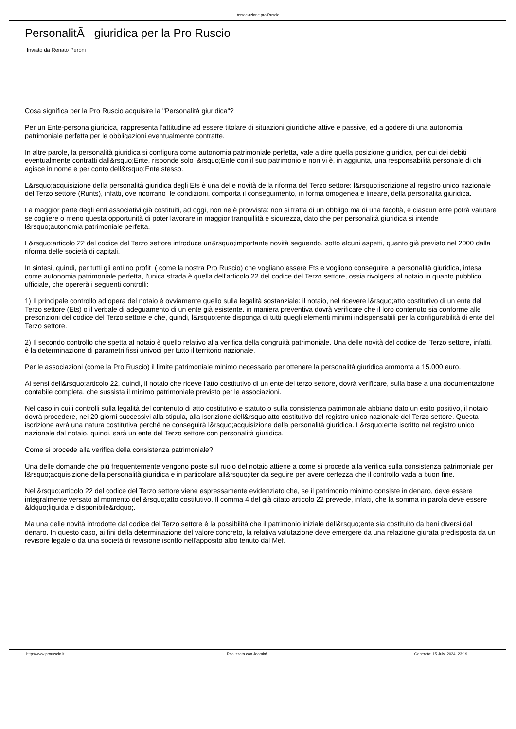Associazione pro Ruscio
PersonalitÃ giuridica per la Pro Ruscio
Inviato da Renato Peroni
Cosa significa per la Pro Ruscio acquisire la "Personalità giuridica"?
Per un Ente-persona giuridica, rappresenta l'attitudine ad essere titolare di situazioni giuridiche attive e passive, ed a godere di una autonomia patrimoniale perfetta per le obbligazioni eventualmente contratte.
In altre parole, la personalità giuridica si configura come autonomia patrimoniale perfetta, vale a dire quella posizione giuridica, per cui dei debiti eventualmente contratti dall&rsquo;Ente, risponde solo l&rsquo;Ente con il suo patrimonio e non vi è, in aggiunta, una responsabilità personale di chi agisce in nome e per conto dell&rsquo;Ente stesso.
L&rsquo;acquisizione della personalità giuridica degli Ets è una delle novità della riforma del Terzo settore: l&rsquo;iscrizione al registro unico nazionale del Terzo settore (Runts), infatti, ove ricorrano le condizioni, comporta il conseguimento, in forma omogenea e lineare, della personalità giuridica.
La maggior parte degli enti associativi già costituiti, ad oggi, non ne è provvista: non si tratta di un obbligo ma di una facoltà, e ciascun ente potrà valutare se cogliere o meno questa opportunità di poter lavorare in maggior tranquillità e sicurezza, dato che per personalità giuridica si intende l&rsquo;autonomia patrimoniale perfetta.
L&rsquo;articolo 22 del codice del Terzo settore introduce un&rsquo;importante novità seguendo, sotto alcuni aspetti, quanto già previsto nel 2000 dalla riforma delle società di capitali.
In sintesi, quindi, per tutti gli enti no profit ( come la nostra Pro Ruscio) che vogliano essere Ets e vogliono conseguire la personalità giuridica, intesa come autonomia patrimoniale perfetta, l'unica strada è quella dell'articolo 22 del codice del Terzo settore, ossia rivolgersi al notaio in quanto pubblico ufficiale, che opererà i seguenti controlli:
1) Il principale controllo ad opera del notaio è ovviamente quello sulla legalità sostanziale: il notaio, nel ricevere l&rsquo;atto costitutivo di un ente del Terzo settore (Ets) o il verbale di adeguamento di un ente già esistente, in maniera preventiva dovrà verificare che il loro contenuto sia conforme alle prescrizioni del codice del Terzo settore e che, quindi, l&rsquo;ente disponga di tutti quegli elementi minimi indispensabili per la configurabilità di ente del Terzo settore.
2) Il secondo controllo che spetta al notaio è quello relativo alla verifica della congruità patrimoniale. Una delle novità del codice del Terzo settore, infatti, è la determinazione di parametri fissi univoci per tutto il territorio nazionale.
Per le associazioni (come la Pro Ruscio) il limite patrimoniale minimo necessario per ottenere la personalità giuridica ammonta a 15.000 euro.
Ai sensi dell&rsquo;articolo 22, quindi, il notaio che riceve l'atto costitutivo di un ente del terzo settore, dovrà verificare, sulla base a una documentazione contabile completa, che sussista il minimo patrimoniale previsto per le associazioni.
Nel caso in cui i controlli sulla legalità del contenuto di atto costitutivo e statuto o sulla consistenza patrimoniale abbiano dato un esito positivo, il notaio dovrà procedere, nei 20 giorni successivi alla stipula, alla iscrizione dell&rsquo;atto costitutivo del registro unico nazionale del Terzo settore. Questa iscrizione avrà una natura costitutiva perché ne conseguirà l&rsquo;acquisizione della personalità giuridica. L&rsquo;ente iscritto nel registro unico nazionale dal notaio, quindi, sarà un ente del Terzo settore con personalità giuridica.
Come si procede alla verifica della consistenza patrimoniale?
Una delle domande che più frequentemente vengono poste sul ruolo del notaio attiene a come si procede alla verifica sulla consistenza patrimoniale per l&rsquo;acquisizione della personalità giuridica e in particolare all&rsquo;iter da seguire per avere certezza che il controllo vada a buon fine.
Nell&rsquo;articolo 22 del codice del Terzo settore viene espressamente evidenziato che, se il patrimonio minimo consiste in denaro, deve essere integralmente versato al momento dell&rsquo;atto costitutivo. Il comma 4 del già citato articolo 22 prevede, infatti, che la somma in parola deve essere &ldquo;liquida e disponibile&rdquo;.
Ma una delle novità introdotte dal codice del Terzo settore è la possibilità che il patrimonio iniziale dell&rsquo;ente sia costituito da beni diversi dal denaro. In questo caso, ai fini della determinazione del valore concreto, la relativa valutazione deve emergere da una relazione giurata predisposta da un revisore legale o da una società di revisione iscritto nell'apposito albo tenuto dal Mef.
http://www.proruscio.it Realizzata con Joomla! Generata: 15 July, 2024, 23:19